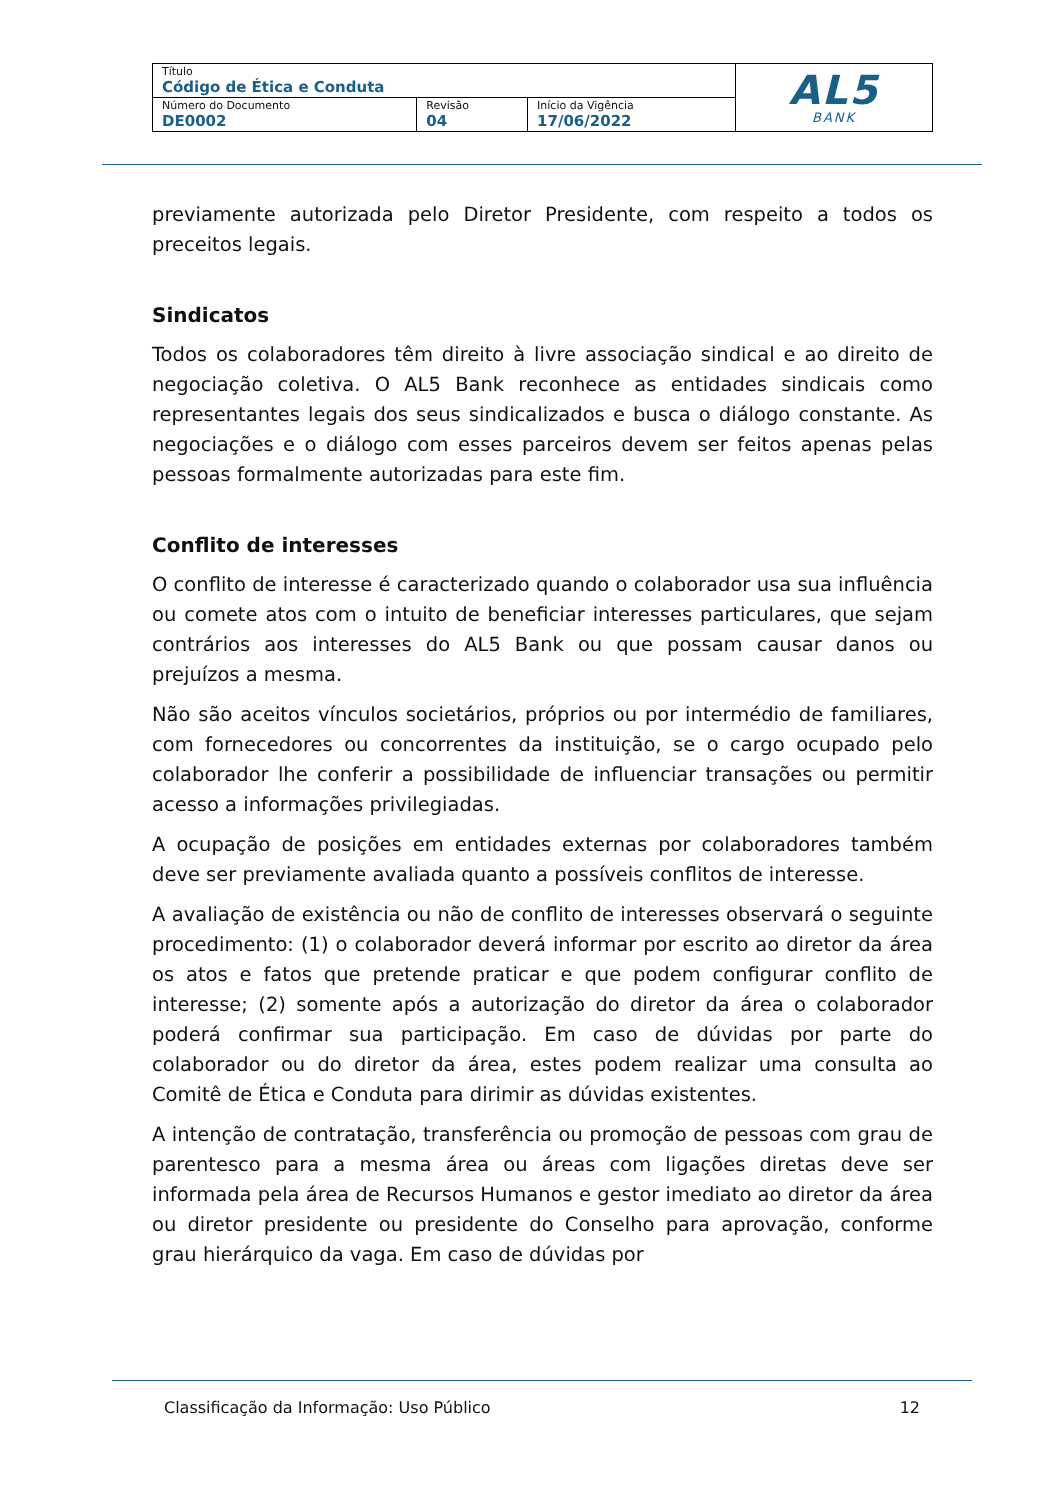| Título Código de Ética e Conduta | | | AL5 BANK |
| Número do Documento DE0002 | Revisão 04 | Início da Vigência 17/06/2022 | |
previamente autorizada pelo Diretor Presidente, com respeito a todos os preceitos legais.
Sindicatos
Todos os colaboradores têm direito à livre associação sindical e ao direito de negociação coletiva. O AL5 Bank reconhece as entidades sindicais como representantes legais dos seus sindicalizados e busca o diálogo constante. As negociações e o diálogo com esses parceiros devem ser feitos apenas pelas pessoas formalmente autorizadas para este fim.
Conflito de interesses
O conflito de interesse é caracterizado quando o colaborador usa sua influência ou comete atos com o intuito de beneficiar interesses particulares, que sejam contrários aos interesses do AL5 Bank ou que possam causar danos ou prejuízos a mesma.
Não são aceitos vínculos societários, próprios ou por intermédio de familiares, com fornecedores ou concorrentes da instituição, se o cargo ocupado pelo colaborador lhe conferir a possibilidade de influenciar transações ou permitir acesso a informações privilegiadas.
A ocupação de posições em entidades externas por colaboradores também deve ser previamente avaliada quanto a possíveis conflitos de interesse.
A avaliação de existência ou não de conflito de interesses observará o seguinte procedimento: (1) o colaborador deverá informar por escrito ao diretor da área os atos e fatos que pretende praticar e que podem configurar conflito de interesse; (2) somente após a autorização do diretor da área o colaborador poderá confirmar sua participação. Em caso de dúvidas por parte do colaborador ou do diretor da área, estes podem realizar uma consulta ao Comitê de Ética e Conduta para dirimir as dúvidas existentes.
A intenção de contratação, transferência ou promoção de pessoas com grau de parentesco para a mesma área ou áreas com ligações diretas deve ser informada pela área de Recursos Humanos e gestor imediato ao diretor da área ou diretor presidente ou presidente do Conselho para aprovação, conforme grau hierárquico da vaga. Em caso de dúvidas por
Classificação da Informação: Uso Público 12